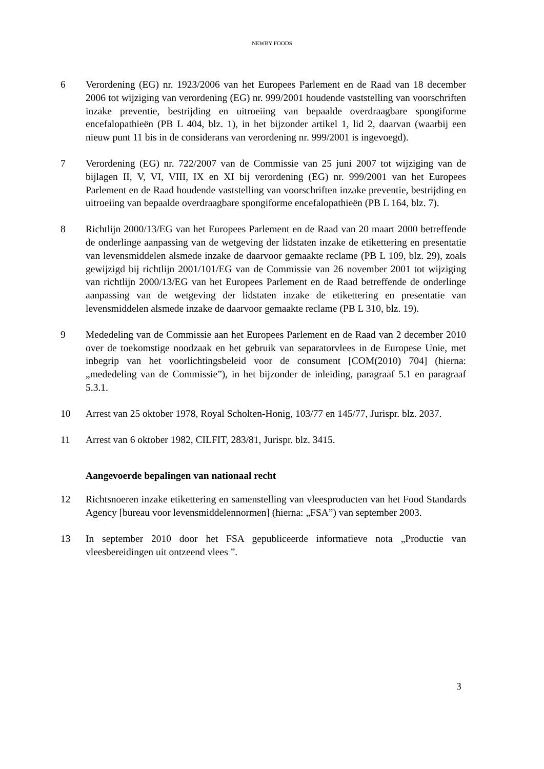NEWBY FOODS
6 Verordening (EG) nr. 1923/2006 van het Europees Parlement en de Raad van 18 december 2006 tot wijziging van verordening (EG) nr. 999/2001 houdende vaststelling van voorschriften inzake preventie, bestrijding en uitroeiing van bepaalde overdraagbare spongiforme encefalopathieën (PB L 404, blz. 1), in het bijzonder artikel 1, lid 2, daarvan (waarbij een nieuw punt 11 bis in de considerans van verordening nr. 999/2001 is ingevoegd).
7 Verordening (EG) nr. 722/2007 van de Commissie van 25 juni 2007 tot wijziging van de bijlagen II, V, VI, VIII, IX en XI bij verordening (EG) nr. 999/2001 van het Europees Parlement en de Raad houdende vaststelling van voorschriften inzake preventie, bestrijding en uitroeiing van bepaalde overdraagbare spongiforme encefalopathieën (PB L 164, blz. 7).
8 Richtlijn 2000/13/EG van het Europees Parlement en de Raad van 20 maart 2000 betreffende de onderlinge aanpassing van de wetgeving der lidstaten inzake de etikettering en presentatie van levensmiddelen alsmede inzake de daarvoor gemaakte reclame (PB L 109, blz. 29), zoals gewijzigd bij richtlijn 2001/101/EG van de Commissie van 26 november 2001 tot wijziging van richtlijn 2000/13/EG van het Europees Parlement en de Raad betreffende de onderlinge aanpassing van de wetgeving der lidstaten inzake de etikettering en presentatie van levensmiddelen alsmede inzake de daarvoor gemaakte reclame (PB L 310, blz. 19).
9 Mededeling van de Commissie aan het Europees Parlement en de Raad van 2 december 2010 over de toekomstige noodzaak en het gebruik van separatorvlees in de Europese Unie, met inbegrip van het voorlichtingsbeleid voor de consument [COM(2010) 704] (hierna: „mededeling van de Commissie”), in het bijzonder de inleiding, paragraaf 5.1 en paragraaf 5.3.1.
10 Arrest van 25 oktober 1978, Royal Scholten-Honig, 103/77 en 145/77, Jurispr. blz. 2037.
11 Arrest van 6 oktober 1982, CILFIT, 283/81, Jurispr. blz. 3415.
Aangevoerde bepalingen van nationaal recht
12 Richtsnoeren inzake etikettering en samenstelling van vleesproducten van het Food Standards Agency [bureau voor levensmiddelennormen] (hierna: „FSA”) van september 2003.
13 In september 2010 door het FSA gepubliceerde informatieve nota „Productie van vleesbereidingen uit ontzeend vlees ”.
3